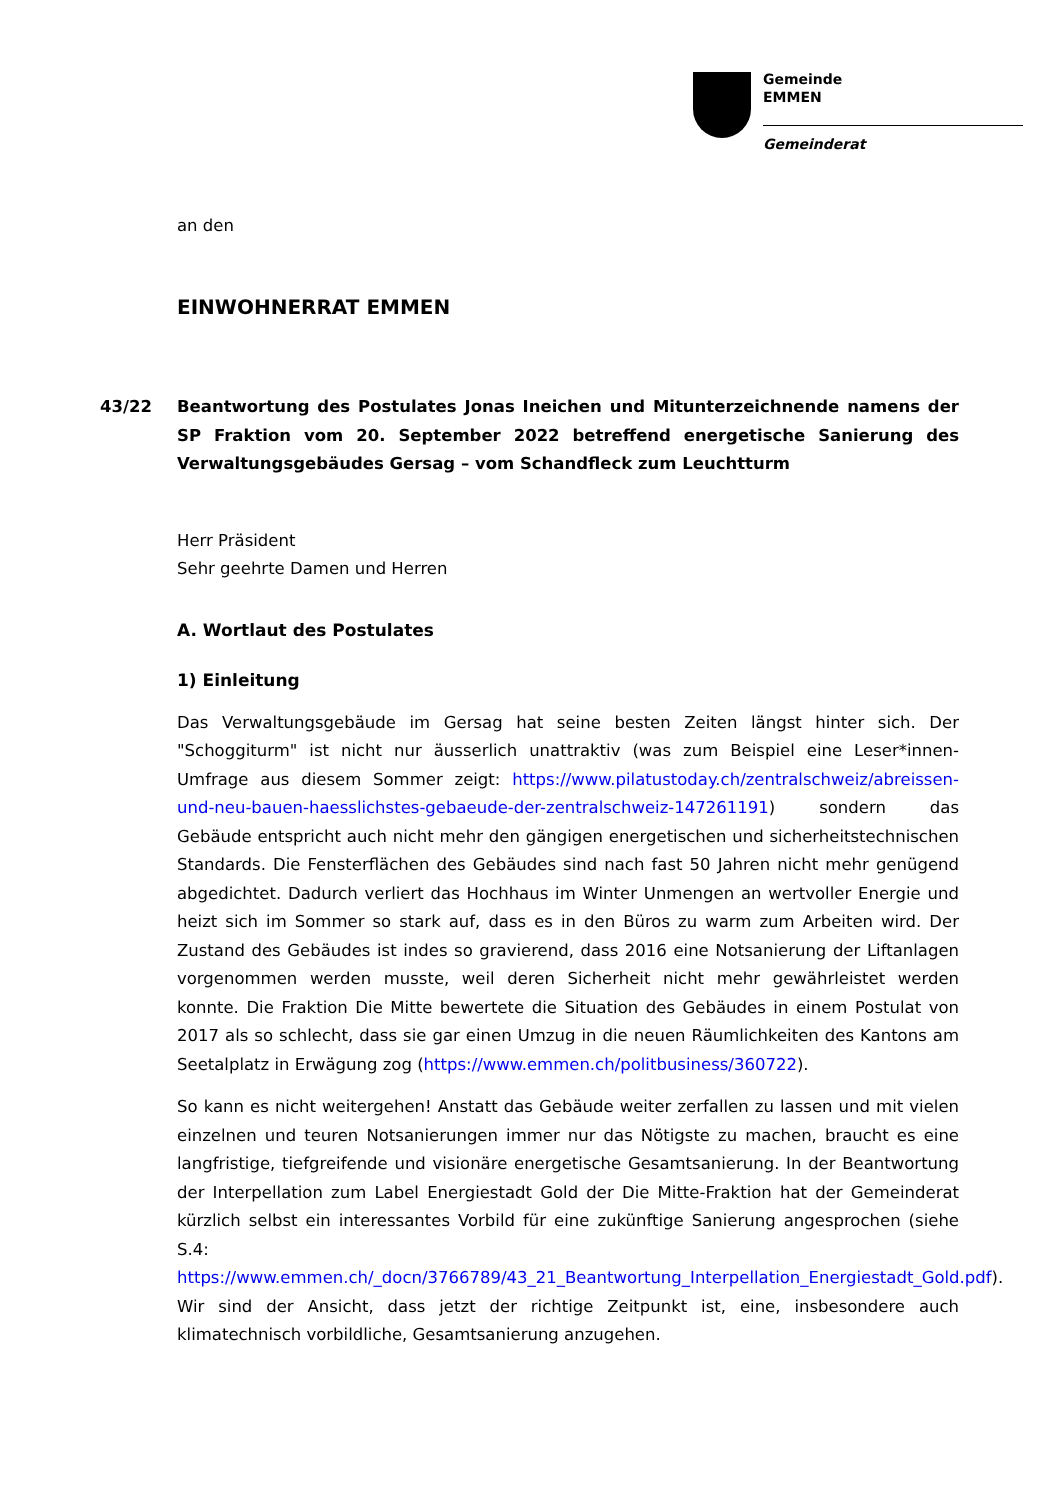Gemeinde
EMMEN
Gemeinderat
an den
EINWOHNERRAT EMMEN
43/22 Beantwortung des Postulates Jonas Ineichen und Mitunterzeichnende namens der SP Fraktion vom 20. September 2022 betreffend energetische Sanierung des Verwaltungsgebäudes Gersag – vom Schandfleck zum Leuchtturm
Herr Präsident
Sehr geehrte Damen und Herren
A. Wortlaut des Postulates
1) Einleitung
Das Verwaltungsgebäude im Gersag hat seine besten Zeiten längst hinter sich. Der "Schoggiturm" ist nicht nur äusserlich unattraktiv (was zum Beispiel eine Leser*innen-Umfrage aus diesem Sommer zeigt: https://www.pilatustoday.ch/zentralschweiz/abreissen-und-neu-bauen-haesslichstes-gebaeude-der-zentralschweiz-147261191) sondern das Gebäude entspricht auch nicht mehr den gängigen energetischen und sicherheitstechnischen Standards. Die Fensterflächen des Gebäudes sind nach fast 50 Jahren nicht mehr genügend abgedichtet. Dadurch verliert das Hochhaus im Winter Unmengen an wertvoller Energie und heizt sich im Sommer so stark auf, dass es in den Büros zu warm zum Arbeiten wird. Der Zustand des Gebäudes ist indes so gravierend, dass 2016 eine Notsanierung der Liftanlagen vorgenommen werden musste, weil deren Sicherheit nicht mehr gewährleistet werden konnte. Die Fraktion Die Mitte bewertete die Situation des Gebäudes in einem Postulat von 2017 als so schlecht, dass sie gar einen Umzug in die neuen Räumlichkeiten des Kantons am Seetalplatz in Erwägung zog (https://www.emmen.ch/politbusiness/360722).
So kann es nicht weitergehen! Anstatt das Gebäude weiter zerfallen zu lassen und mit vielen einzelnen und teuren Notsanierungen immer nur das Nötigste zu machen, braucht es eine langfristige, tiefgreifende und visionäre energetische Gesamtsanierung. In der Beantwortung der Interpellation zum Label Energiestadt Gold der Die Mitte-Fraktion hat der Gemeinderat kürzlich selbst ein interessantes Vorbild für eine zukünftige Sanierung angesprochen (siehe S.4: https://www.emmen.ch/_docn/3766789/43_21_Beantwortung_Interpellation_Energiestadt_Gold.pdf). Wir sind der Ansicht, dass jetzt der richtige Zeitpunkt ist, eine, insbesondere auch klimatechnisch vorbildliche, Gesamtsanierung anzugehen.